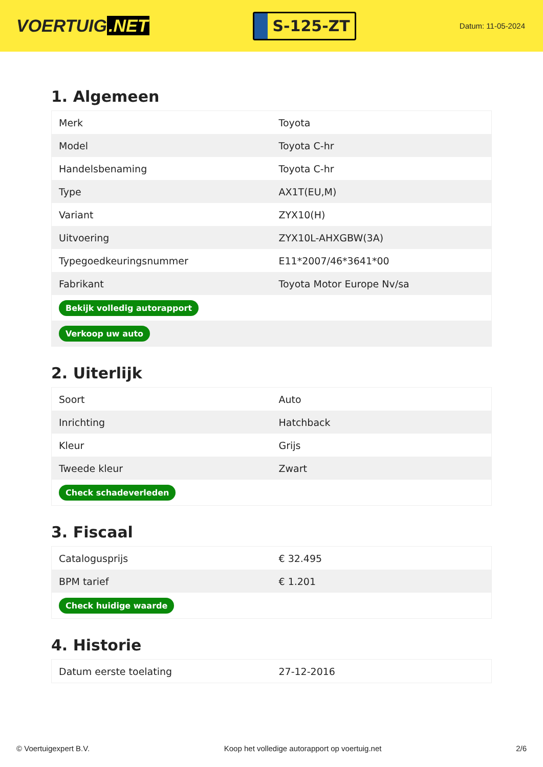VOERTUIG.NET
S-125-ZT
Datum: 11-05-2024
1. Algemeen
| Merk | Toyota |
| Model | Toyota C-hr |
| Handelsbenaming | Toyota C-hr |
| Type | AX1T(EU,M) |
| Variant | ZYX10(H) |
| Uitvoering | ZYX10L-AHXGBW(3A) |
| Typegoedkeuringsnummer | E11*2007/46*3641*00 |
| Fabrikant | Toyota Motor Europe Nv/sa |
| Bekijk volledig autorapport | |
| Verkoop uw auto | |
2. Uiterlijk
| Soort | Auto |
| Inrichting | Hatchback |
| Kleur | Grijs |
| Tweede kleur | Zwart |
| Check schadeverleden | |
3. Fiscaal
| Catalogusprijs | € 32.495 |
| BPM tarief | € 1.201 |
| Check huidige waarde | |
4. Historie
| Datum eerste toelating | 27-12-2016 |
© Voertuigexpert B.V. Koop het volledige autorapport op voertuig.net 2/6